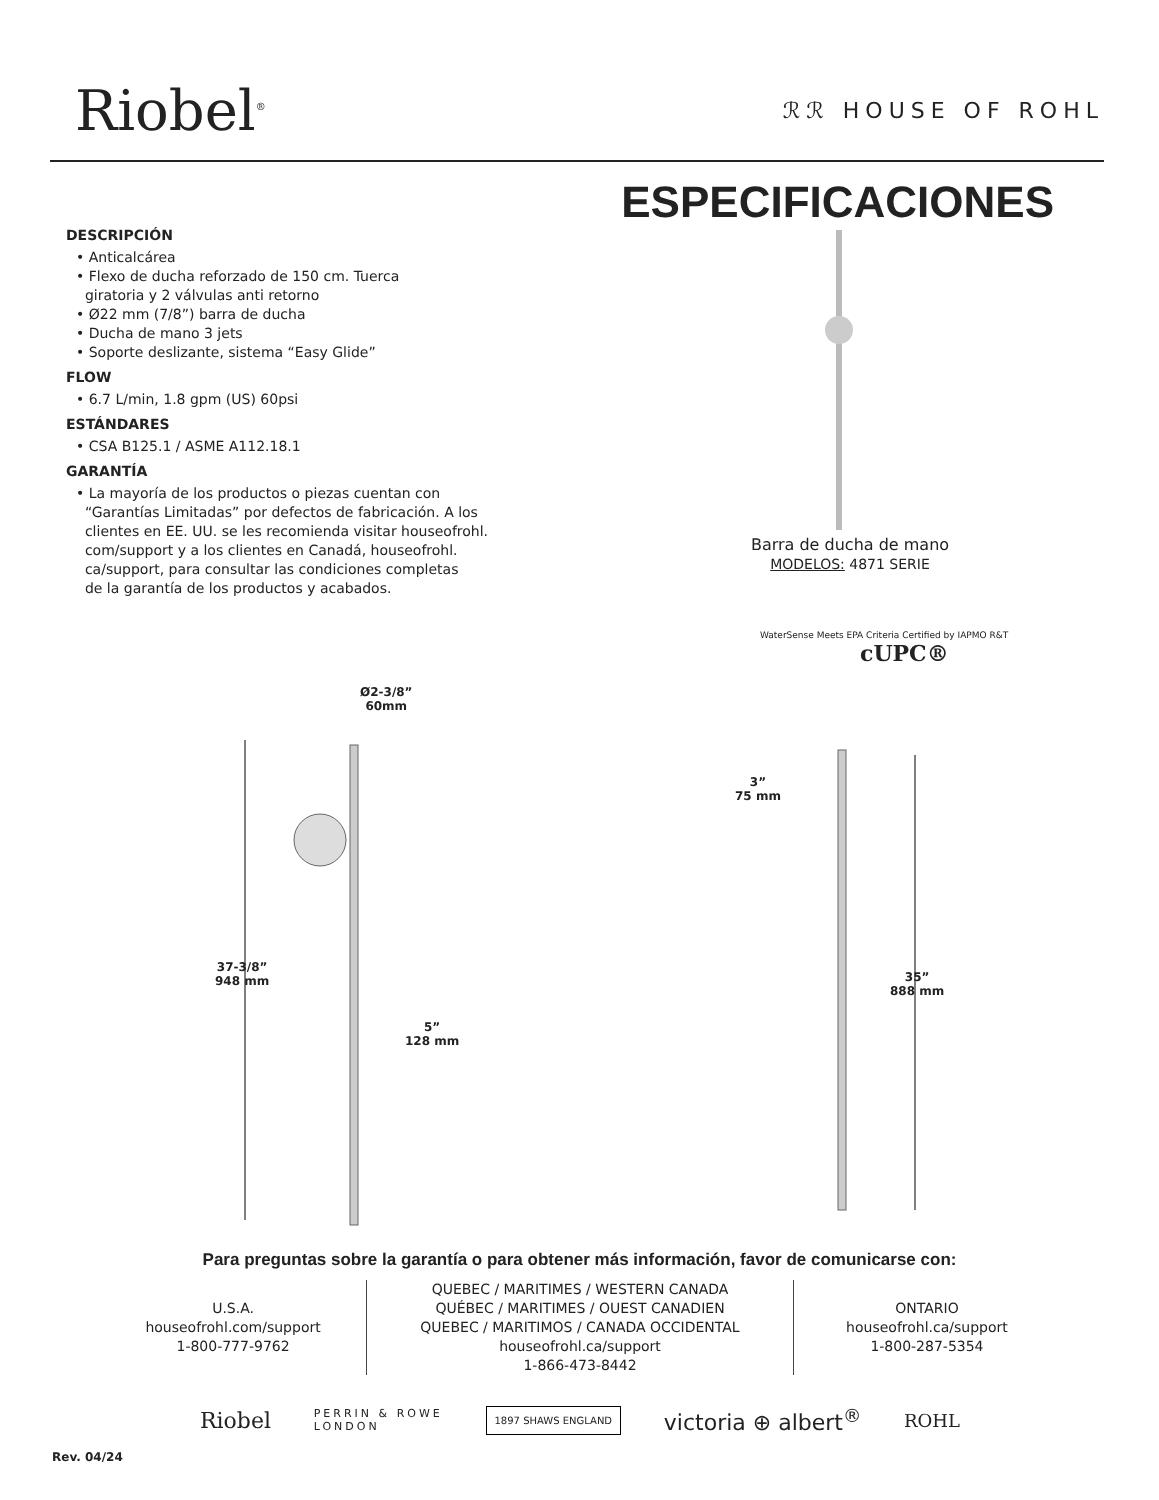Riobel<sup>®</sup> ℛℛ HOUSE OF ROHL
ESPECIFICACIONES
DESCRIPCIÓN
• Anticalcárea
• Flexo de ducha reforzado de 150 cm. Tuerca
giratoria y 2 válvulas anti retorno
• Ø22 mm (7/8”) barra de ducha
• Ducha de mano 3 jets
• Soporte deslizante, sistema “Easy Glide”
FLOW
• 6.7 L/min, 1.8 gpm (US) 60psi
ESTÁNDARES
• CSA B125.1 / ASME A112.18.1
GARANTÍA
• La mayoría de los productos o piezas cuentan con
“Garantías Limitadas” por defectos de fabricación. A los
clientes en EE. UU. se les recomienda visitar houseofrohl.
com/support y a los clientes en Canadá, houseofrohl.
ca/support, para consultar las condiciones completas
de la garantía de los productos y acabados.
Barra de ducha de mano
MODELOS: 4871 SERIE
WaterSense Meets EPA Criteria Certified by IAPMO R&T
cUPC®
Ø2-3/8”
60mm
37-3/8”
948 mm
5”
128 mm
3”
75 mm
35”
888 mm
Para preguntas sobre la garantía o para obtener más información, favor de comunicarse con:
U.S.A.
houseofrohl.com/support
1-800-777-9762
QUEBEC / MARITIMES / WESTERN CANADA
QUÉBEC / MARITIMES / OUEST CANADIEN
QUEBEC / MARITIMOS / CANADA OCCIDENTAL
houseofrohl.ca/support
1-866-473-8442
ONTARIO
houseofrohl.ca/support
1-800-287-5354
Riobel PERRIN & ROWE
LONDON 1897 SHAWS ENGLAND victoria ⊕ albert<sup>®</sup> ROHL
Rev. 04/24